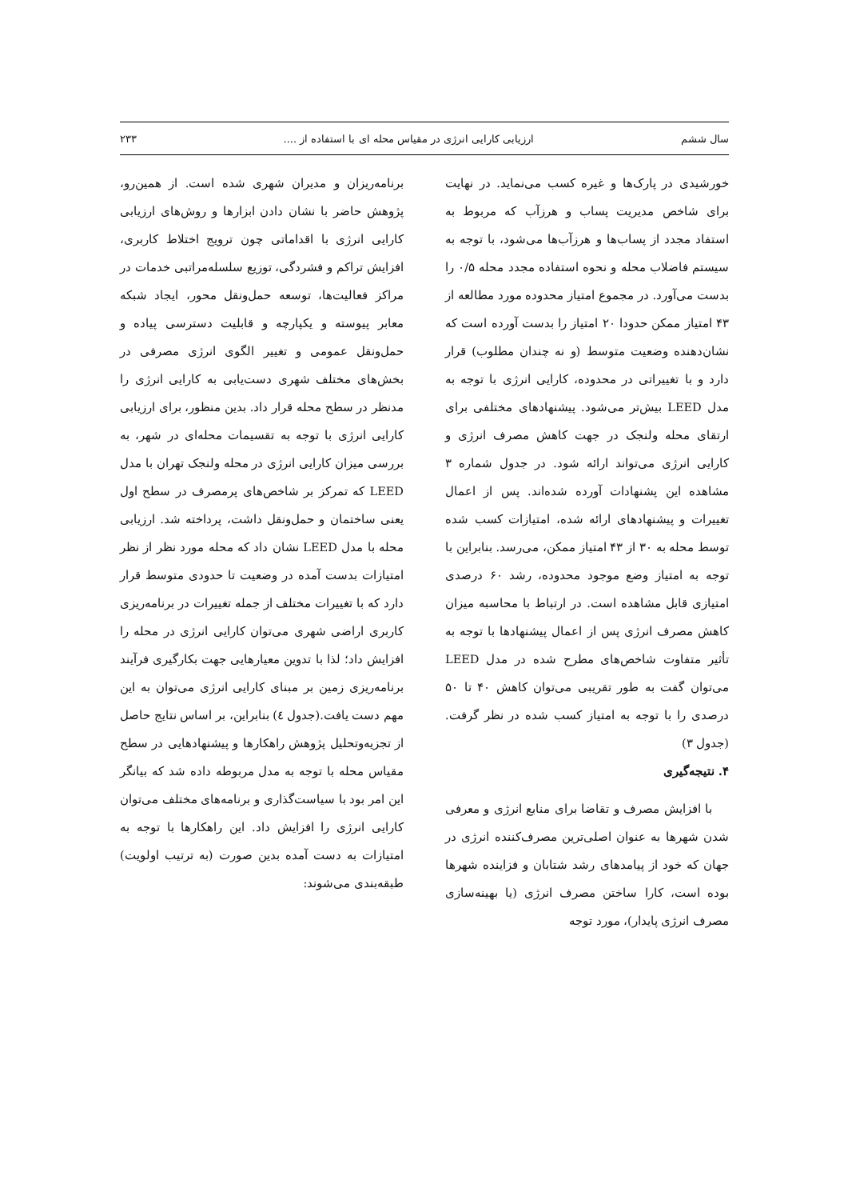سال ششم ارزیابی کارایی انرژی در مقیاس محله ای با استفاده از .... ۲۳۳
خورشیدی در پارک‌ها و غیره کسب می‌نماید. در نهایت برای شاخص مدیریت پساب و هرزآب که مربوط به استفاد مجدد از پساب‌ها و هرزآب‌ها می‌شود، با توجه به سیستم فاضلاب محله و نحوه استفاده مجدد محله ۰/۵ را بدست می‌آورد. در مجموع امتیاز محدوده مورد مطالعه از ۴۳ امتیاز ممکن حدودا ۲۰ امتیاز را بدست آورده است که نشان‌دهنده وضعیت متوسط (و نه چندان مطلوب) قرار دارد و با تغییراتی در محدوده، کارایی انرژی با توجه به مدل LEED بیش‌تر می‌شود. پیشنهادهای مختلفی برای ارتقای محله ولنجک در جهت کاهش مصرف انرژی و کارایی انرژی می‌تواند ارائه شود. در جدول شماره ۳ مشاهده این پشنهادات آورده شده‌اند. پس از اعمال تغییرات و پیشنهادهای ارائه شده، امتیازات کسب شده توسط محله به ۳۰ از ۴۳ امتیاز ممکن، می‌رسد. بنابراین با توجه به امتیاز وضع موجود محدوده، رشد ۶۰ درصدی امتیازی قابل مشاهده است. در ارتباط با محاسبه میزان کاهش مصرف انرژی پس از اعمال پیشنهادها با توجه به تأثیر متفاوت شاخص‌های مطرح شده در مدل LEED می‌توان گفت به طور تقریبی می‌توان کاهش ۴۰ تا ۵۰ درصدی را با توجه به امتیاز کسب شده در نظر گرفت.(جدول ۳)
۴. نتیجه‌گیری
با افزایش مصرف و تقاضا برای منابع انرژی و معرفی شدن شهرها به عنوان اصلی‌ترین مصرف‌کننده انرژی در جهان که خود از پیامدهای رشد شتابان و فزاینده شهرها بوده است، کارا ساختن مصرف انرژی (یا بهینه‌سازی مصرف انرژی پایدار)، مورد توجه
برنامه‌ریزان و مدیران شهری شده است. از همین‌رو، پژوهش حاضر با نشان دادن ابزارها و روش‌های ارزیابی کارایی انرژی با اقداماتی چون ترویج اختلاط کاربری، افزایش تراکم و فشردگی، توزیع سلسله‌مراتبی خدمات در مراکز فعالیت‌ها، توسعه حمل‌ونقل محور، ایجاد شبکه معابر پیوسته و یکپارچه و قابلیت دسترسی پیاده و حمل‌ونقل عمومی و تغییر الگوی انرژی مصرفی در بخش‌های مختلف شهری دست‌یابی به کارایی انرژی را مدنظر در سطح محله قرار داد. بدین منظور، برای ارزیابی کارایی انرژی با توجه به تقسیمات محله‌ای در شهر، به بررسی میزان کارایی انرژی در محله ولنجک تهران با مدل LEED که تمرکز بر شاخص‌های پرمصرف در سطح اول یعنی ساختمان و حمل‌ونقل داشت، پرداخته شد. ارزیابی محله با مدل LEED نشان داد که محله مورد نظر از نظر امتیازات بدست آمده در وضعیت تا حدودی متوسط قرار دارد که با تغییرات مختلف از جمله تغییرات در برنامه‌ریزی کاربری اراضی شهری می‌توان کارایی انرژی در محله را افزایش داد؛ لذا با تدوین معیارهایی جهت بکارگیری فرآیند برنامه‌ریزی زمین بر مبنای کارایی انرژی می‌توان به این مهم دست یافت.(جدول ٤) بنابراین، بر اساس نتایج حاصل از تجزیه‌وتحلیل پژوهش راهکارها و پیشنهادهایی در سطح مقیاس محله با توجه به مدل مربوطه داده شد که بیانگر این امر بود با سیاست‌گذاری و برنامه‌های مختلف می‌توان کارایی انرژی را افزایش داد. این راهکارها با توجه به امتیازات به دست آمده بدین صورت (به ترتیب اولویت) طبقه‌بندی می‌شوند: